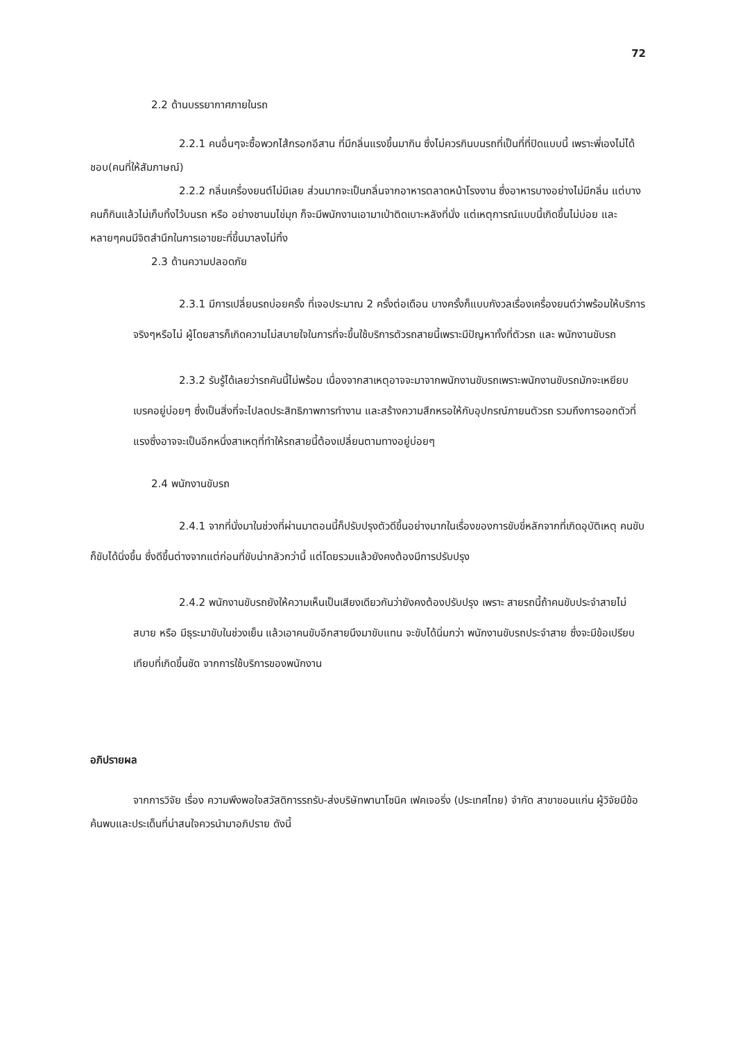72
2.2 ด้านบรรยากาศภายในรถ
2.2.1 คนอื่นๆจะซื้อพวกไส้กรอกอีสาน ที่มีกลิ่นแรงขึ้นมากิน ซึ่งไม่ควรกินบนรถที่เป็นที่ที่ปิดแบบนี้ เพราะพี่เองไม่ได้ชอบ(คนที่ให้สัมภาษณ์)
2.2.2 กลิ่นเครื่องยนต์ไม่มีเลย ส่วนมากจะเป็นกลิ่นจากอาหารตลาดหน้าโรงงาน ซึ่งอาหารบางอย่างไม่มีกลิ่น แต่บางคนก็กินแล้วไม่เก็บทิ้งไว้บนรถ หรือ อย่างชานมไข่มุก ก็จะมีพนักงานเอามาเป่าติดเบาะหลังที่นั่ง แต่เหตุการณ์แบบนี้เกิดขึ้นไม่บ่อย และหลายๆคนมีจิตสำนึกในการเอาขยะที่ขึ้นมาลงไม่ทิ้ง
2.3 ด้านความปลอดภัย
2.3.1 มีการเปลี่ยนรถบ่อยครั้ง ที่เจอประมาณ 2 ครั้งต่อเดือน บางครั้งก็แบบกังวลเรื่องเครื่องยนต์ว่าพร้อมให้บริการจริงๆหรือไม่ ผู้โดยสารก็เกิดความไม่สบายใจในการที่จะขึ้นใช้บริการตัวรถสายนี้เพราะมีปัญหาทั้งที่ตัวรถ และ พนักงานขับรถ
2.3.2 รับรู้ได้เลยว่ารถคันนี้ไม่พร้อม เนื่องจากสาเหตุอาจจะมาจากพนักงานขับรถเพราะพนักงานขับรถมักจะเหยียบเบรคอยู่บ่อยๆ ซึ่งเป็นสิ่งที่จะไปลดประสิทธิภาพการทำงาน และสร้างความสึกหรอให้กับอุปกรณ์ภายนตัวรถ รวมถึงการออกตัวที่แรงซึ่งอาจจะเป็นอีกหนึ่งสาเหตุที่ทำให้รถสายนี้ต้องเปลี่ยนตามทางอยู่บ่อยๆ
2.4 พนักงานขับรถ
2.4.1 จากที่นั่งมาในช่วงที่ผ่านมาตอนนี้ก็ปรับปรุงตัวดีขึ้นอย่างมากในเรื่องของการขับขี่หลักจากที่เกิดอุบัติเหตุ คนขับก็ขับได้นิ่งขึ้น ซึ่งดีขึ้นต่างจากแต่ก่อนที่ขับน่ากลัวกว่านี้ แต่โดยรวมแล้วยังคงต้องมีการปรับปรุง
2.4.2 พนักงานขับรถยังให้ความเห็นเป็นเสียงเดียวกันว่ายังคงต้องปรับปรุง เพราะ สายรถนี้ถ้าคนขับประจำสายไม่สบาย หรือ มีธุระมาขับในช่วงเย็น แล้วเอาคนขับอีกสายนึงมาขับแทน จะขับได้นิ่มกว่า พนักงานขับรถประจำสาย ซึ่งจะมีข้อเปรียบเทียบที่เกิดขึ้นชัด จากการใช้บริการของพนักงาน
อภิปรายผล
จากการวิจัย เรื่อง ความพึงพอใจสวัสดิการรถรับ-ส่งบริษัทพานาโซนิค เฟคเจอริ่ง (ประเทศไทย) จำกัด สาขาขอนแก่น ผู้วิจัยมีข้อค้นพบและประเด็นที่น่าสนใจควรนำมาอภิปราย ดังนี้